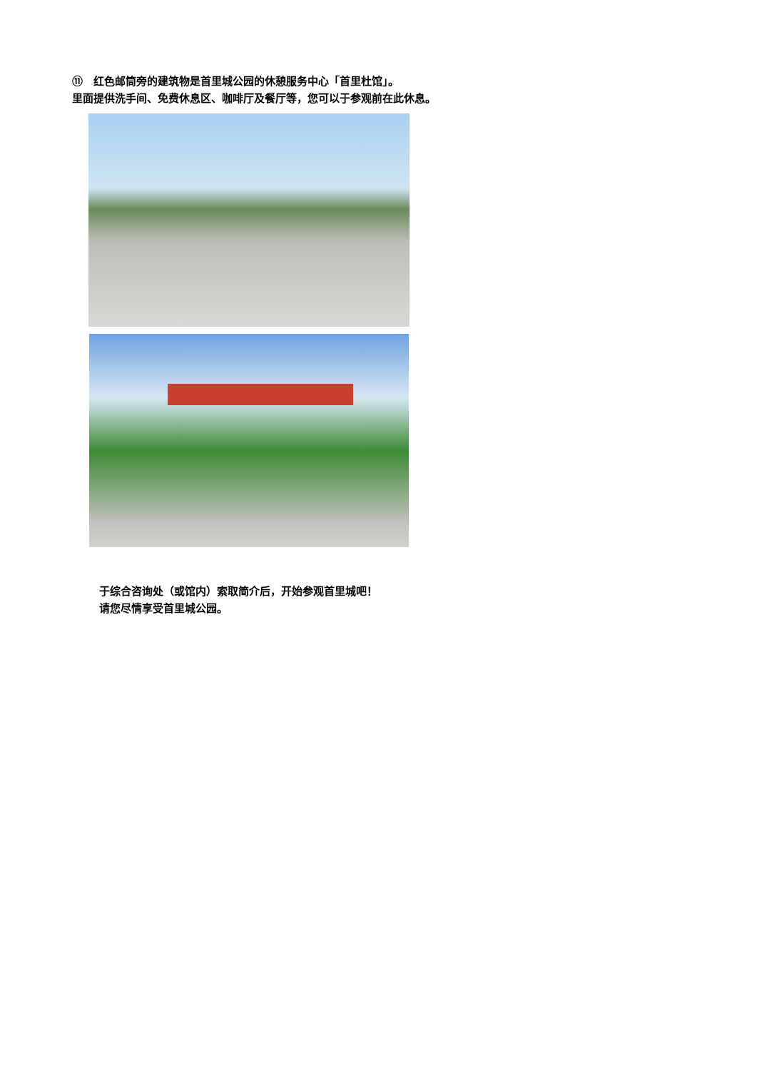⑪　红色邮筒旁的建筑物是首里城公园的休憩服务中心「首里杜馆」。
里面提供洗手间、免费休息区、咖啡厅及餐厅等，您可以于参观前在此休息。
于综合咨询处（或馆内）索取简介后，开始参观首里城吧！
请您尽情享受首里城公园。